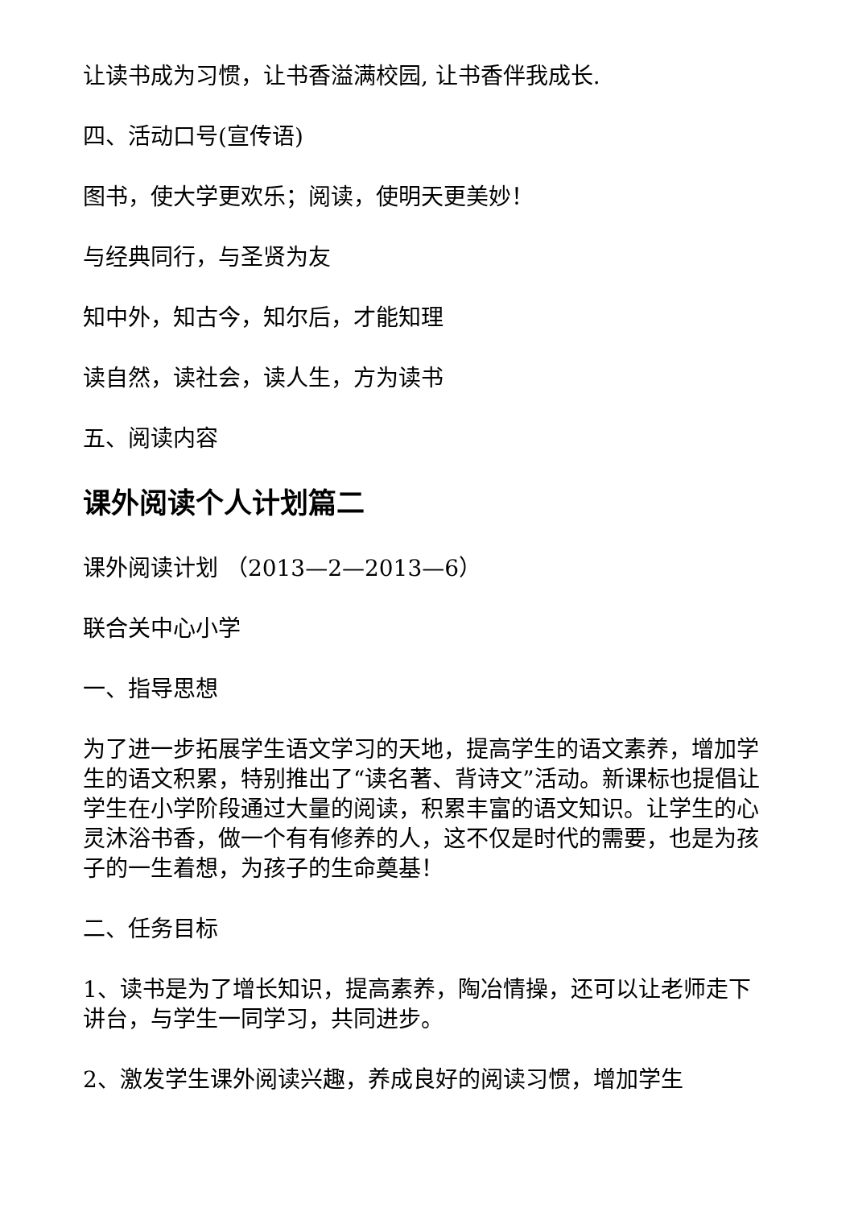让读书成为习惯，让书香溢满校园, 让书香伴我成长.
四、活动口号(宣传语)
图书，使大学更欢乐；阅读，使明天更美妙！
与经典同行，与圣贤为友
知中外，知古今，知尔后，才能知理
读自然，读社会，读人生，方为读书
五、阅读内容
课外阅读个人计划篇二
课外阅读计划 （2013—2—2013—6）
联合关中心小学
一、指导思想
为了进一步拓展学生语文学习的天地，提高学生的语文素养，增加学生的语文积累，特别推出了“读名著、背诗文”活动。新课标也提倡让学生在小学阶段通过大量的阅读，积累丰富的语文知识。让学生的心灵沐浴书香，做一个有有修养的人，这不仅是时代的需要，也是为孩子的一生着想，为孩子的生命奠基！
二、任务目标
1、读书是为了增长知识，提高素养，陶冶情操，还可以让老师走下讲台，与学生一同学习，共同进步。
2、激发学生课外阅读兴趣，养成良好的阅读习惯，增加学生